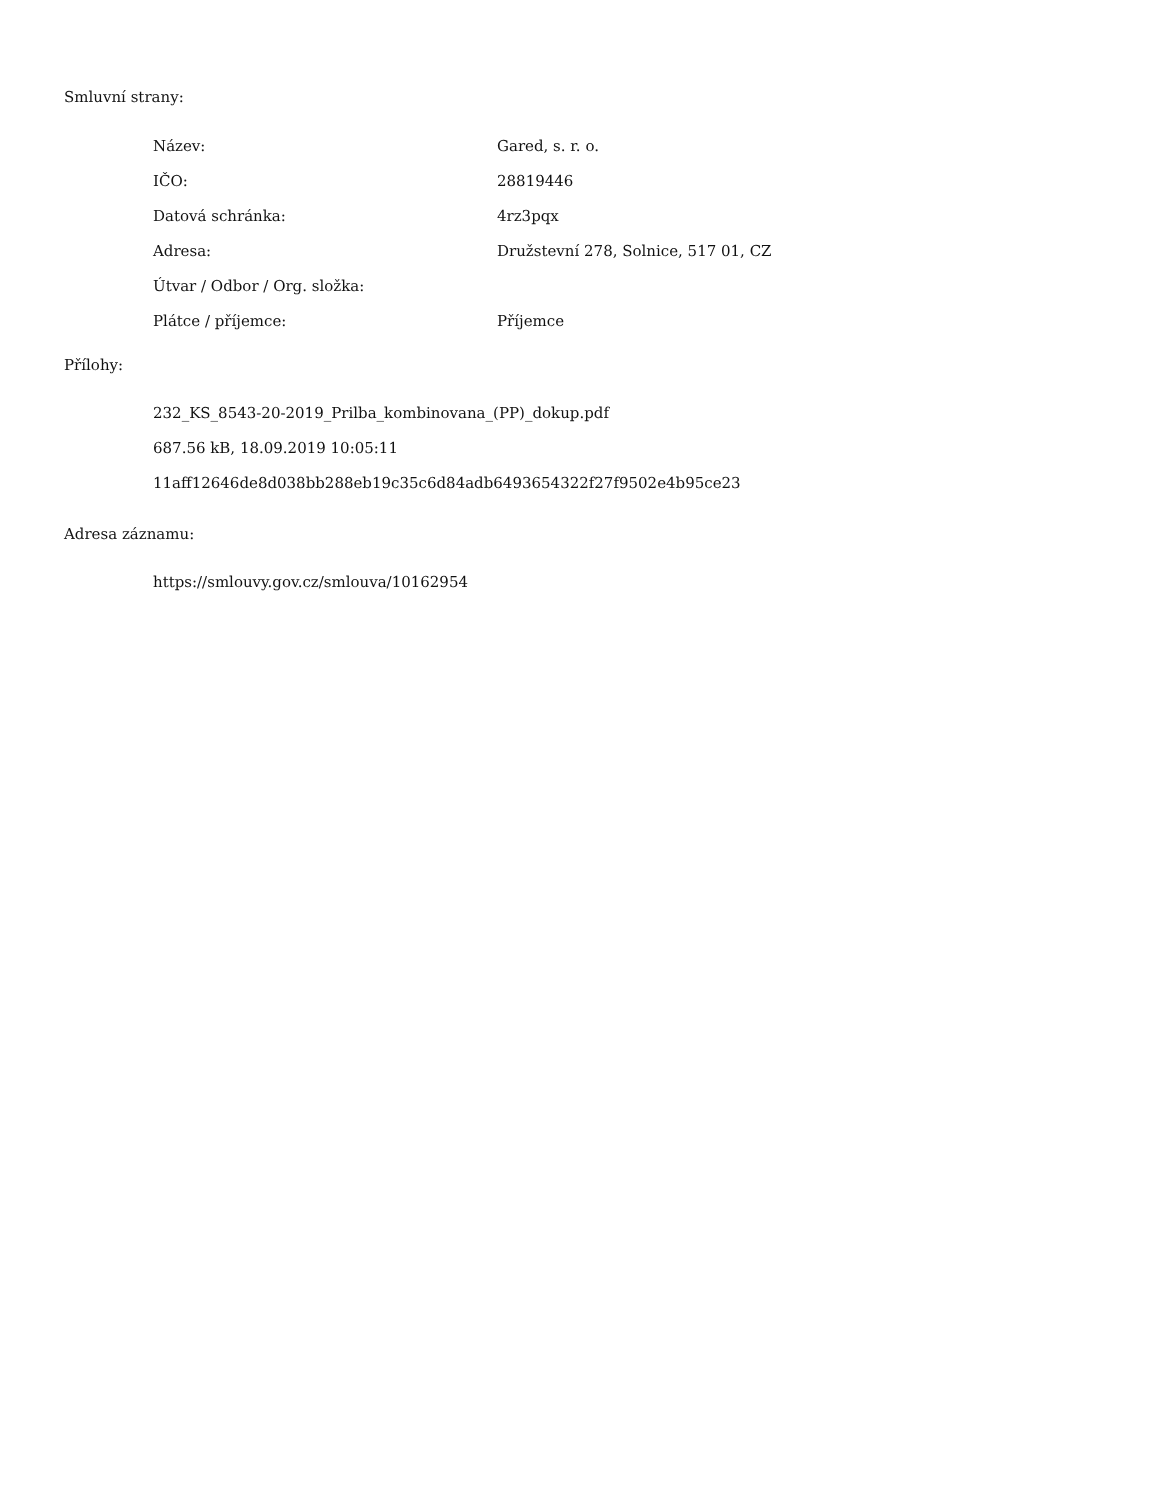Smluvní strany:
| Název: | Gared, s. r. o. |
| IČO: | 28819446 |
| Datová schránka: | 4rz3pqx |
| Adresa: | Družstevní 278, Solnice, 517 01, CZ |
| Útvar / Odbor / Org. složka: | |
| Plátce / příjemce: | Příjemce |
Přílohy:
232_KS_8543-20-2019_Prilba_kombinovana_(PP)_dokup.pdf
687.56 kB, 18.09.2019 10:05:11
11aff12646de8d038bb288eb19c35c6d84adb6493654322f27f9502e4b95ce23
Adresa záznamu:
https://smlouvy.gov.cz/smlouva/10162954